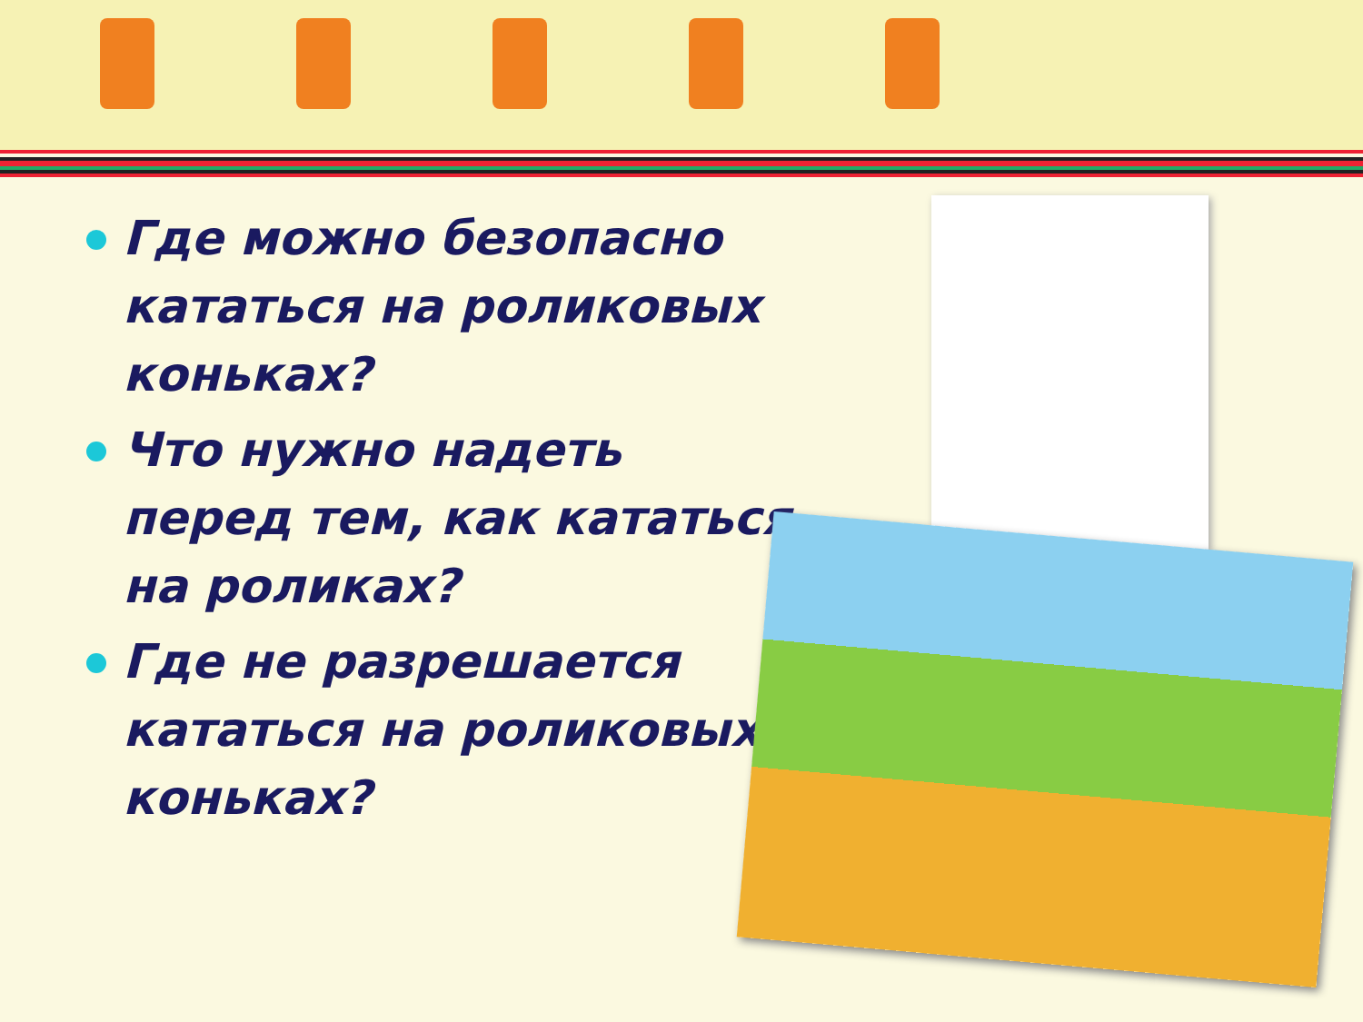Где можно безопасно кататься на роликовых коньках?
Что нужно надеть перед тем, как кататься на роликах?
Где не разрешается кататься на роликовых коньках?